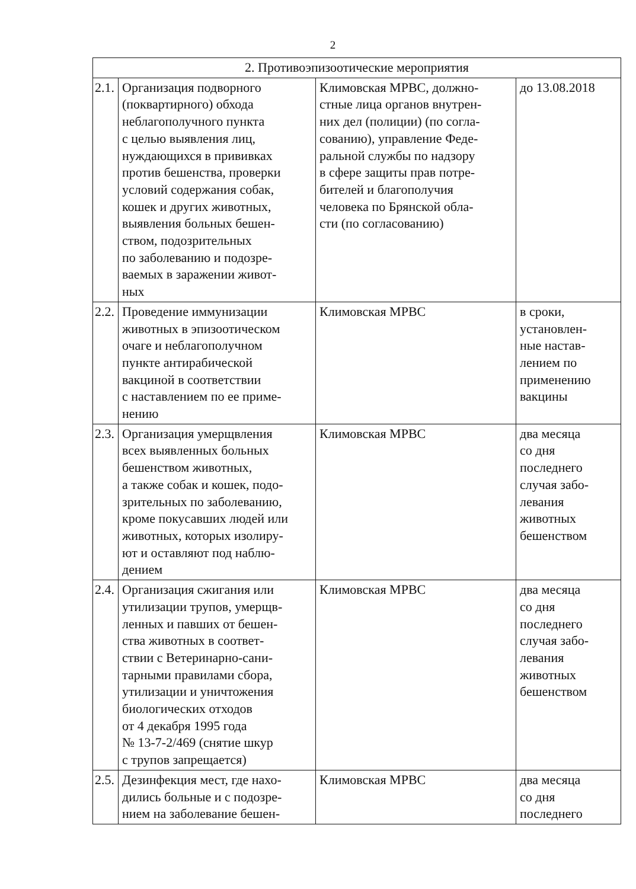2
| 2. Противоэпизоотические мероприятия | | | |
| 2.1. | Организация подворного (поквартирного) обхода неблагополучного пункта с целью выявления лиц, нуждающихся в прививках против бешенства, проверки условий содержания собак, кошек и других животных, выявления больных бешен- ством, подозрительных по заболеванию и подозре- ваемых в заражении живот- ных | Климовская МРВС, должно- стные лица органов внутрен- них дел (полиции) (по согла- сованию), управление Феде- ральной службы по надзору в сфере защиты прав потре- бителей и благополучия человека по Брянской обла- сти (по согласованию) | до 13.08.2018 |
| 2.2. | Проведение иммунизации животных в эпизоотическом очаге и неблагополучном пункте антирабической вакциной в соответствии с наставлением по ее приме- нению | Климовская МРВС | в сроки, установлен- ные настав- лением по применению вакцины |
| 2.3. | Организация умерщвления всех выявленных больных бешенством животных, а также собак и кошек, подо- зрительных по заболеванию, кроме покусавших людей или животных, которых изолиру- ют и оставляют под наблю- дением | Климовская МРВС | два месяца со дня последнего случая забо- левания животных бешенством |
| 2.4. | Организация сжигания или утилизации трупов, умерщв- ленных и павших от бешен- ства животных в соответ- ствии с Ветеринарно-сани- тарными правилами сбора, утилизации и уничтожения биологических отходов от 4 декабря 1995 года № 13-7-2/469 (снятие шкур с трупов запрещается) | Климовская МРВС | два месяца со дня последнего случая забо- левания животных бешенством |
| 2.5. | Дезинфекция мест, где нахо- дились больные и с подозре- нием на заболевание бешен- | Климовская МРВС | два месяца со дня последнего |